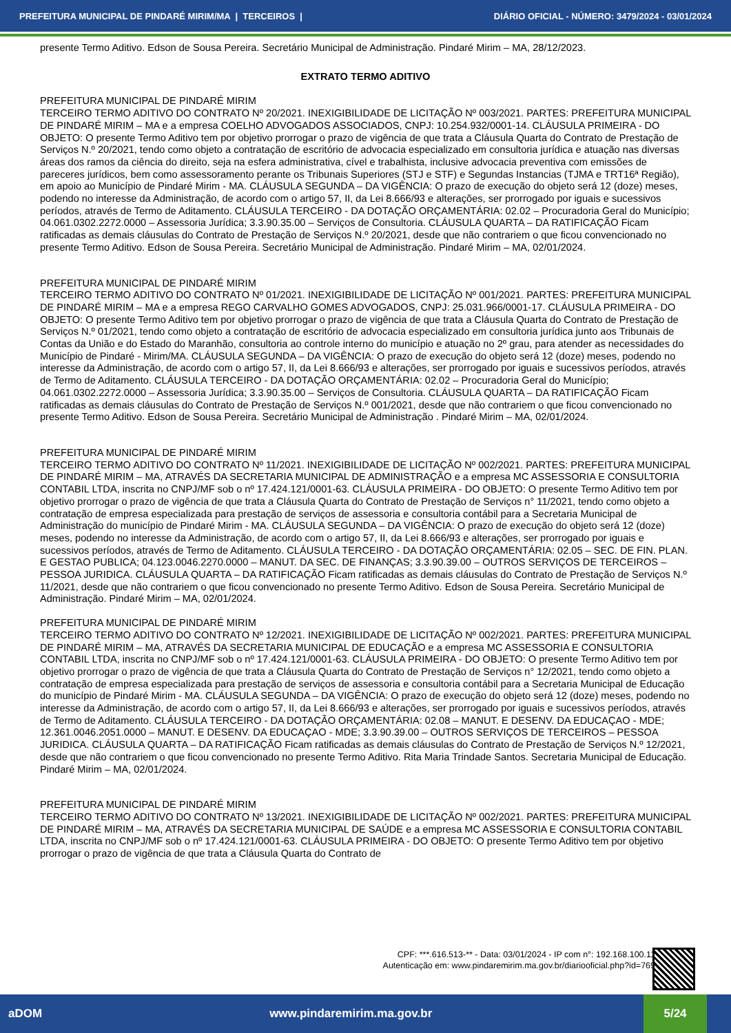PREFEITURA MUNICIPAL DE PINDARÉ MIRIM/MA | TERCEIROS | DIÁRIO OFICIAL - NÚMERO: 3479/2024 - 03/01/2024
presente Termo Aditivo. Edson de Sousa Pereira. Secretário Municipal de Administração. Pindaré Mirim – MA, 28/12/2023.
EXTRATO TERMO ADITIVO
PREFEITURA MUNICIPAL DE PINDARÉ MIRIM
TERCEIRO TERMO ADITIVO DO CONTRATO Nº 20/2021. INEXIGIBILIDADE DE LICITAÇÃO Nº 003/2021. PARTES: PREFEITURA MUNICIPAL DE PINDARÉ MIRIM – MA e a empresa COELHO ADVOGADOS ASSOCIADOS, CNPJ: 10.254.932/0001-14. CLÁUSULA PRIMEIRA - DO OBJETO: O presente Termo Aditivo tem por objetivo prorrogar o prazo de vigência de que trata a Cláusula Quarta do Contrato de Prestação de Serviços N.º 20/2021, tendo como objeto a contratação de escritório de advocacia especializado em consultoria jurídica e atuação nas diversas áreas dos ramos da ciência do direito, seja na esfera administrativa, cível e trabalhista, inclusive advocacia preventiva com emissões de pareceres jurídicos, bem como assessoramento perante os Tribunais Superiores (STJ e STF) e Segundas Instancias (TJMA e TRT16ª Região), em apoio ao Município de Pindaré Mirim - MA. CLÁUSULA SEGUNDA – DA VIGÊNCIA: O prazo de execução do objeto será 12 (doze) meses, podendo no interesse da Administração, de acordo com o artigo 57, II, da Lei 8.666/93 e alterações, ser prorrogado por iguais e sucessivos períodos, através de Termo de Aditamento. CLÁUSULA TERCEIRO - DA DOTAÇÃO ORÇAMENTÁRIA: 02.02 – Procuradoria Geral do Município; 04.061.0302.2272.0000 – Assessoria Jurídica; 3.3.90.35.00 – Serviços de Consultoria. CLÁUSULA QUARTA – DA RATIFICAÇÃO Ficam ratificadas as demais cláusulas do Contrato de Prestação de Serviços N.º 20/2021, desde que não contrariem o que ficou convencionado no presente Termo Aditivo. Edson de Sousa Pereira. Secretário Municipal de Administração. Pindaré Mirim – MA, 02/01/2024.
PREFEITURA MUNICIPAL DE PINDARÉ MIRIM
TERCEIRO TERMO ADITIVO DO CONTRATO Nº 01/2021. INEXIGIBILIDADE DE LICITAÇÃO Nº 001/2021. PARTES: PREFEITURA MUNICIPAL DE PINDARÉ MIRIM – MA e a empresa REGO CARVALHO GOMES ADVOGADOS, CNPJ: 25.031.966/0001-17. CLÁUSULA PRIMEIRA - DO OBJETO: O presente Termo Aditivo tem por objetivo prorrogar o prazo de vigência de que trata a Cláusula Quarta do Contrato de Prestação de Serviços N.º 01/2021, tendo como objeto a contratação de escritório de advocacia especializado em consultoria jurídica junto aos Tribunais de Contas da União e do Estado do Maranhão, consultoria ao controle interno do município e atuação no 2º grau, para atender as necessidades do Município de Pindaré - Mirim/MA. CLÁUSULA SEGUNDA – DA VIGÊNCIA: O prazo de execução do objeto será 12 (doze) meses, podendo no interesse da Administração, de acordo com o artigo 57, II, da Lei 8.666/93 e alterações, ser prorrogado por iguais e sucessivos períodos, através de Termo de Aditamento. CLÁUSULA TERCEIRO - DA DOTAÇÃO ORÇAMENTÁRIA: 02.02 – Procuradoria Geral do Município; 04.061.0302.2272.0000 – Assessoria Jurídica; 3.3.90.35.00 – Serviços de Consultoria. CLÁUSULA QUARTA – DA RATIFICAÇÃO Ficam ratificadas as demais cláusulas do Contrato de Prestação de Serviços N.º 001/2021, desde que não contrariem o que ficou convencionado no presente Termo Aditivo. Edson de Sousa Pereira. Secretário Municipal de Administração . Pindaré Mirim – MA, 02/01/2024.
PREFEITURA MUNICIPAL DE PINDARÉ MIRIM
TERCEIRO TERMO ADITIVO DO CONTRATO Nº 11/2021. INEXIGIBILIDADE DE LICITAÇÃO Nº 002/2021. PARTES: PREFEITURA MUNICIPAL DE PINDARÉ MIRIM – MA, ATRAVÉS DA SECRETARIA MUNICIPAL DE ADMINISTRAÇÃO e a empresa MC ASSESSORIA E CONSULTORIA CONTABIL LTDA, inscrita no CNPJ/MF sob o nº 17.424.121/0001-63. CLÁUSULA PRIMEIRA - DO OBJETO: O presente Termo Aditivo tem por objetivo prorrogar o prazo de vigência de que trata a Cláusula Quarta do Contrato de Prestação de Serviços n° 11/2021, tendo como objeto a contratação de empresa especializada para prestação de serviços de assessoria e consultoria contábil para a Secretaria Municipal de Administração do município de Pindaré Mirim - MA. CLÁUSULA SEGUNDA – DA VIGÊNCIA: O prazo de execução do objeto será 12 (doze) meses, podendo no interesse da Administração, de acordo com o artigo 57, II, da Lei 8.666/93 e alterações, ser prorrogado por iguais e sucessivos períodos, através de Termo de Aditamento. CLÁUSULA TERCEIRO - DA DOTAÇÃO ORÇAMENTÁRIA: 02.05 – SEC. DE FIN. PLAN. E GESTAO PUBLICA; 04.123.0046.2270.0000 – MANUT. DA SEC. DE FINANÇAS; 3.3.90.39.00 – OUTROS SERVIÇOS DE TERCEIROS – PESSOA JURIDICA. CLÁUSULA QUARTA – DA RATIFICAÇÃO Ficam ratificadas as demais cláusulas do Contrato de Prestação de Serviços N.º 11/2021, desde que não contrariem o que ficou convencionado no presente Termo Aditivo. Edson de Sousa Pereira. Secretário Municipal de Administração. Pindaré Mirim – MA, 02/01/2024.
PREFEITURA MUNICIPAL DE PINDARÉ MIRIM
TERCEIRO TERMO ADITIVO DO CONTRATO Nº 12/2021. INEXIGIBILIDADE DE LICITAÇÃO Nº 002/2021. PARTES: PREFEITURA MUNICIPAL DE PINDARÉ MIRIM – MA, ATRAVÉS DA SECRETARIA MUNICIPAL DE EDUCAÇÃO e a empresa MC ASSESSORIA E CONSULTORIA CONTABIL LTDA, inscrita no CNPJ/MF sob o nº 17.424.121/0001-63. CLÁUSULA PRIMEIRA - DO OBJETO: O presente Termo Aditivo tem por objetivo prorrogar o prazo de vigência de que trata a Cláusula Quarta do Contrato de Prestação de Serviços n° 12/2021, tendo como objeto a contratação de empresa especializada para prestação de serviços de assessoria e consultoria contábil para a Secretaria Municipal de Educação do município de Pindaré Mirim - MA. CLÁUSULA SEGUNDA – DA VIGÊNCIA: O prazo de execução do objeto será 12 (doze) meses, podendo no interesse da Administração, de acordo com o artigo 57, II, da Lei 8.666/93 e alterações, ser prorrogado por iguais e sucessivos períodos, através de Termo de Aditamento. CLÁUSULA TERCEIRO - DA DOTAÇÃO ORÇAMENTÁRIA: 02.08 – MANUT. E DESENV. DA EDUCAÇAO - MDE; 12.361.0046.2051.0000 – MANUT. E DESENV. DA EDUCAÇAO - MDE; 3.3.90.39.00 – OUTROS SERVIÇOS DE TERCEIROS – PESSOA JURIDICA. CLÁUSULA QUARTA – DA RATIFICAÇÃO Ficam ratificadas as demais cláusulas do Contrato de Prestação de Serviços N.º 12/2021, desde que não contrariem o que ficou convencionado no presente Termo Aditivo. Rita Maria Trindade Santos. Secretaria Municipal de Educação. Pindaré Mirim – MA, 02/01/2024.
PREFEITURA MUNICIPAL DE PINDARÉ MIRIM
TERCEIRO TERMO ADITIVO DO CONTRATO Nº 13/2021. INEXIGIBILIDADE DE LICITAÇÃO Nº 002/2021. PARTES: PREFEITURA MUNICIPAL DE PINDARÉ MIRIM – MA, ATRAVÉS DA SECRETARIA MUNICIPAL DE SAÚDE e a empresa MC ASSESSORIA E CONSULTORIA CONTABIL LTDA, inscrita no CNPJ/MF sob o nº 17.424.121/0001-63. CLÁUSULA PRIMEIRA - DO OBJETO: O presente Termo Aditivo tem por objetivo prorrogar o prazo de vigência de que trata a Cláusula Quarta do Contrato de
CPF: ***.616.513-** - Data: 03/01/2024 - IP com n°: 192.168.100.11
Autenticação em: www.pindaremirim.ma.gov.br/diariooficial.php?id=769
aDOM www.pindaremirim.ma.gov.br 5/24